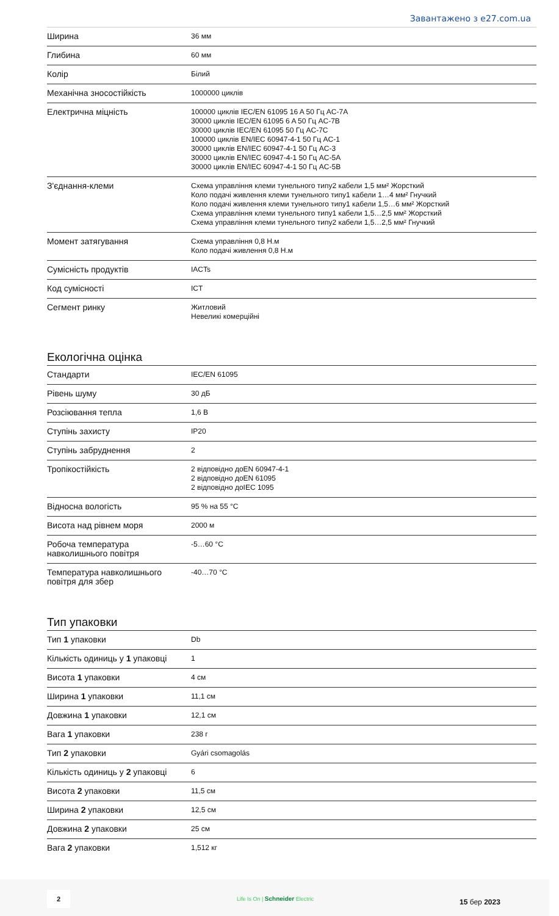Завантажено з e27.com.ua
| Ширина | 36 мм |
| Глибина | 60 мм |
| Колір | Білий |
| Механічна зносостійкість | 1000000 циклів |
| Електрична міцність | 100000 циклів IEC/EN 61095 16 A 50 Гц AC-7A 30000 циклів IEC/EN 61095 6 A 50 Гц AC-7B 30000 циклів IEC/EN 61095 50 Гц AC-7C 100000 циклів EN/IEC 60947-4-1 50 Гц AC-1 30000 циклів EN/IEC 60947-4-1 50 Гц AC-3 30000 циклів EN/IEC 60947-4-1 50 Гц AC-5A 30000 циклів EN/IEC 60947-4-1 50 Гц AC-5B |
| З'єднання-клеми | Схема управління клеми тунельного типу2 кабели 1,5 мм² Жорсткий Коло подачі живлення клеми тунельного типу1 кабели 1…4 мм² Гнучкий Коло подачі живлення клеми тунельного типу1 кабели 1,5…6 мм² Жорсткий Схема управління клеми тунельного типу1 кабели 1,5…2,5 мм² Жорсткий Схема управління клеми тунельного типу2 кабели 1,5…2,5 мм² Гнучкий |
| Момент затягування | Схема управління 0,8 Н.м Коло подачі живлення 0,8 Н.м |
| Сумісність продуктів | IACTs |
| Код сумісності | ICT |
| Сегмент ринку | Житловий Невеликі комерційні |
Екологічна оцінка
| Стандарти | IEC/EN 61095 |
| Рівень шуму | 30 дБ |
| Розсіювання тепла | 1,6 В |
| Ступінь захисту | IP20 |
| Ступінь забруднення | 2 |
| Тропікостійкість | 2 відповідно доEN 60947-4-1 2 відповідно доEN 61095 2 відповідно доIEC 1095 |
| Відносна вологість | 95 % на 55 °C |
| Висота над рівнем моря | 2000 м |
| Робоча температура навколишнього повітря | -5…60 °C |
| Температура навколишнього повітря для збер | -40…70 °C |
Тип упаковки
| Тип 1 упаковки | Db |
| Кількість одиниць у 1 упаковці | 1 |
| Висота 1 упаковки | 4 см |
| Ширина 1 упаковки | 11,1 см |
| Довжина 1 упаковки | 12,1 см |
| Вага 1 упаковки | 238 г |
| Тип 2 упаковки | Gyári csomagolás |
| Кількість одиниць у 2 упаковці | 6 |
| Висота 2 упаковки | 11,5 см |
| Ширина 2 упаковки | 12,5 см |
| Довжина 2 упаковки | 25 см |
| Вага 2 упаковки | 1,512 кг |
2
Life Is On | Schneider Electric
15 бер 2023